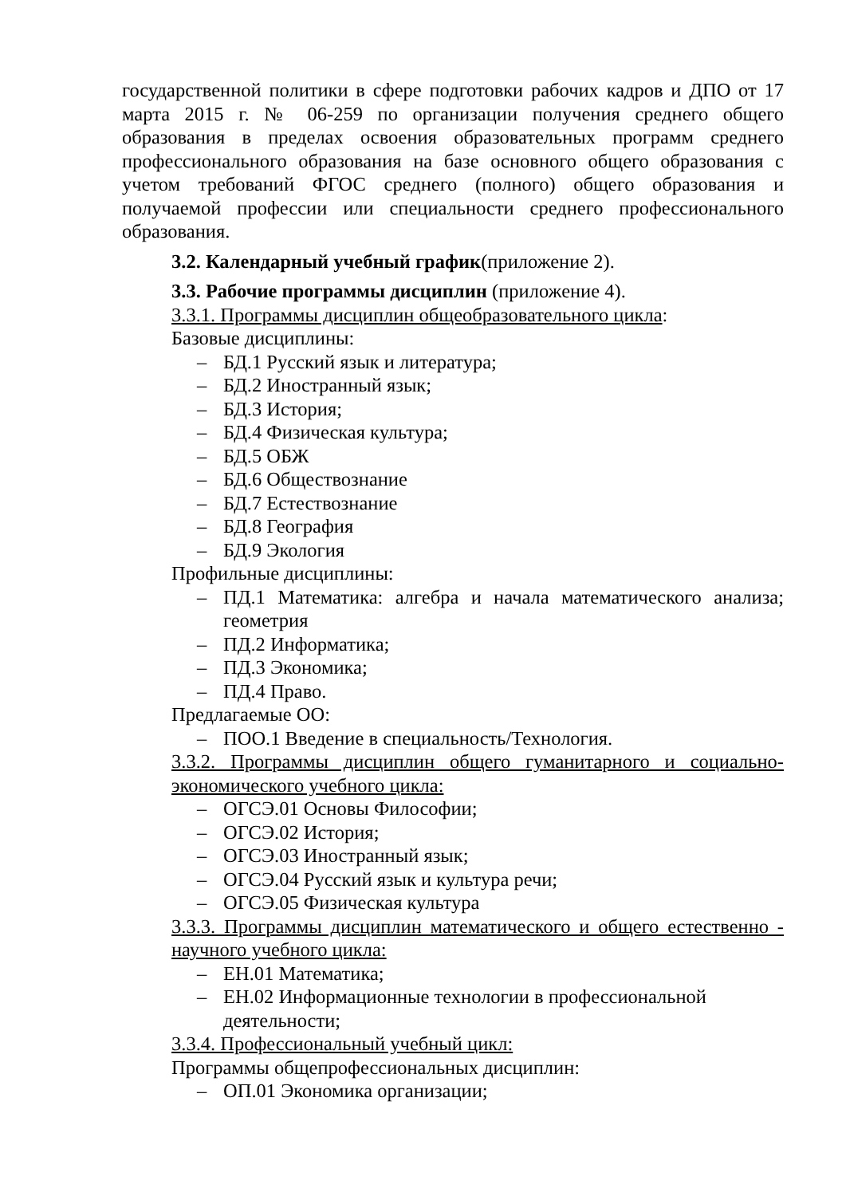государственной политики в сфере подготовки рабочих кадров и ДПО от 17 марта 2015 г. № 06-259 по организации получения среднего общего образования в пределах освоения образовательных программ среднего профессионального образования на базе основного общего образования с учетом требований ФГОС среднего (полного) общего образования и получаемой профессии или специальности среднего профессионального образования.
3.2. Календарный учебный график(приложение 2).
3.3. Рабочие программы дисциплин (приложение 4).
3.3.1. Программы дисциплин общеобразовательного цикла:
Базовые дисциплины:
– БД.1 Русский язык и литература;
– БД.2 Иностранный язык;
– БД.3 История;
– БД.4 Физическая культура;
– БД.5 ОБЖ
– БД.6 Обществознание
– БД.7 Естествознание
– БД.8 География
– БД.9 Экология
Профильные дисциплины:
– ПД.1 Математика: алгебра и начала математического анализа; геометрия
– ПД.2 Информатика;
– ПД.3 Экономика;
– ПД.4 Право.
Предлагаемые ОО:
– ПОО.1 Введение в специальность/Технология.
3.3.2. Программы дисциплин общего гуманитарного и социально-экономического учебного цикла:
– ОГСЭ.01 Основы Философии;
– ОГСЭ.02 История;
– ОГСЭ.03 Иностранный язык;
– ОГСЭ.04 Русский язык и культура речи;
– ОГСЭ.05 Физическая культура
3.3.3. Программы дисциплин математического и общего естественно - научного учебного цикла:
– ЕН.01 Математика;
– ЕН.02 Информационные технологии в профессиональной деятельности;
3.3.4. Профессиональный учебный цикл:
Программы общепрофессиональных дисциплин:
– ОП.01 Экономика организации;